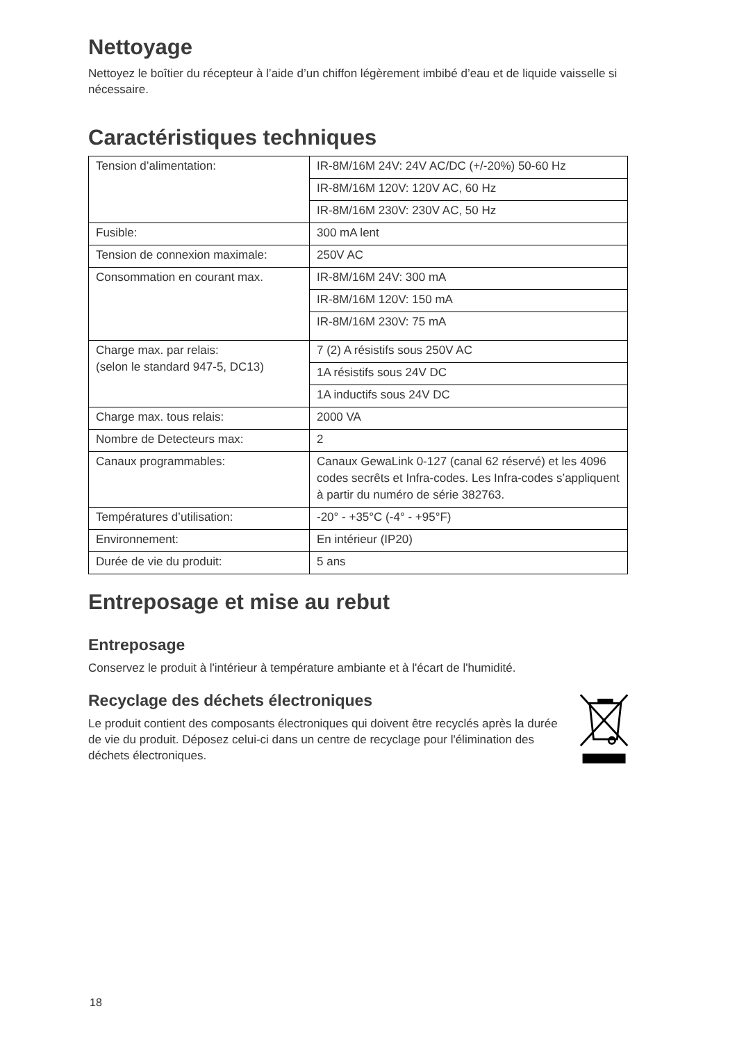Nettoyage
Nettoyez le boîtier du récepteur à l’aide d’un chiffon légèrement imbibé d’eau et de liquide vaisselle si nécessaire.
Caractéristiques techniques
| Tension d’alimentation: | IR-8M/16M 24V: 24V AC/DC (+/-20%) 50-60 Hz |
| | IR-8M/16M 120V: 120V AC, 60 Hz |
| | IR-8M/16M 230V: 230V AC, 50 Hz |
| Fusible: | 300 mA lent |
| Tension de connexion maximale: | 250V AC |
| Consommation en courant max. | IR-8M/16M 24V: 300 mA |
| | IR-8M/16M 120V: 150 mA |
| | IR-8M/16M 230V: 75 mA |
| Charge max. par relais: (selon le standard 947-5, DC13) | 7 (2) A résistifs sous 250V AC |
| | 1A résistifs sous 24V DC |
| | 1A inductifs sous 24V DC |
| Charge max. tous relais: | 2000 VA |
| Nombre de Detecteurs max: | 2 |
| Canaux programmables: | Canaux GewaLink 0-127 (canal 62 réservé) et les 4096 codes secrêts et Infra-codes. Les Infra-codes s’appliquent à partir du numéro de série 382763. |
| Températures d’utilisation: | -20° - +35°C (-4° - +95°F) |
| Environnement: | En intérieur (IP20) |
| Durée de vie du produit: | 5 ans |
Entreposage et mise au rebut
Entreposage
Conservez le produit à l'intérieur à température ambiante et à l'écart de l'humidité.
Recyclage des déchets électroniques
Le produit contient des composants électroniques qui doivent être recyclés après la durée de vie du produit. Déposez celui-ci dans un centre de recyclage pour l'élimination des déchets électroniques.
18